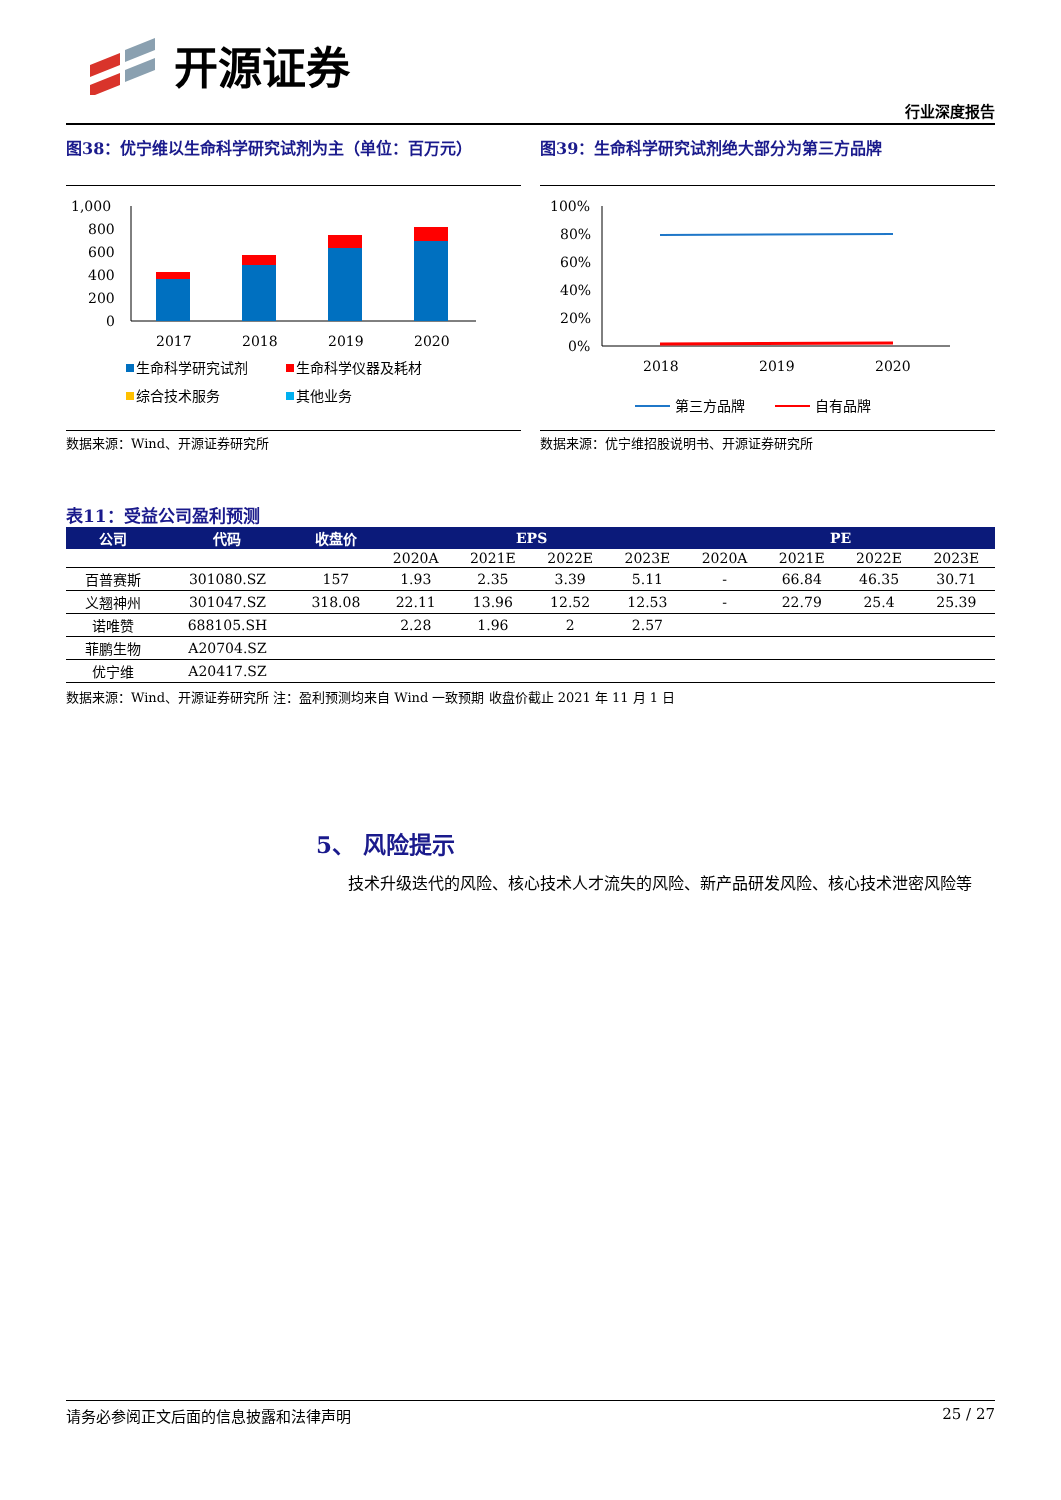开源证券
行业深度报告
图38：优宁维以生命科学研究试剂为主（单位：百万元）
1,000
800
600
400
200
0
2017
2018
2019
2020
生命科学研究试剂
生命科学仪器及耗材
综合技术服务
其他业务
数据来源：Wind、开源证券研究所
图39：生命科学研究试剂绝大部分为第三方品牌
100%
80%
60%
40%
20%
0%
2018
2019
2020
第三方品牌
自有品牌
数据来源：优宁维招股说明书、开源证券研究所
表11：受益公司盈利预测
| 公司 | 代码 | 收盘价 | EPS | | | | PE | | | |
| --- | --- | --- | --- | --- | --- | --- | --- | --- | --- | --- |
| | | | 2020A | 2021E | 2022E | 2023E | 2020A | 2021E | 2022E | 2023E |
| 百普赛斯 | 301080.SZ | 157 | 1.93 | 2.35 | 3.39 | 5.11 | - | 66.84 | 46.35 | 30.71 |
| 义翘神州 | 301047.SZ | 318.08 | 22.11 | 13.96 | 12.52 | 12.53 | - | 22.79 | 25.4 | 25.39 |
| 诺唯赞 | 688105.SH | | 2.28 | 1.96 | 2 | 2.57 | | | | |
| 菲鹏生物 | A20704.SZ | | | | | | | | | |
| 优宁维 | A20417.SZ | | | | | | | | | |
数据来源：Wind、开源证券研究所 注：盈利预测均来自 Wind 一致预期 收盘价截止 2021 年 11 月 1 日
5、 风险提示
技术升级迭代的风险、核心技术人才流失的风险、新产品研发风险、核心技术泄密风险等
请务必参阅正文后面的信息披露和法律声明 25 / 27